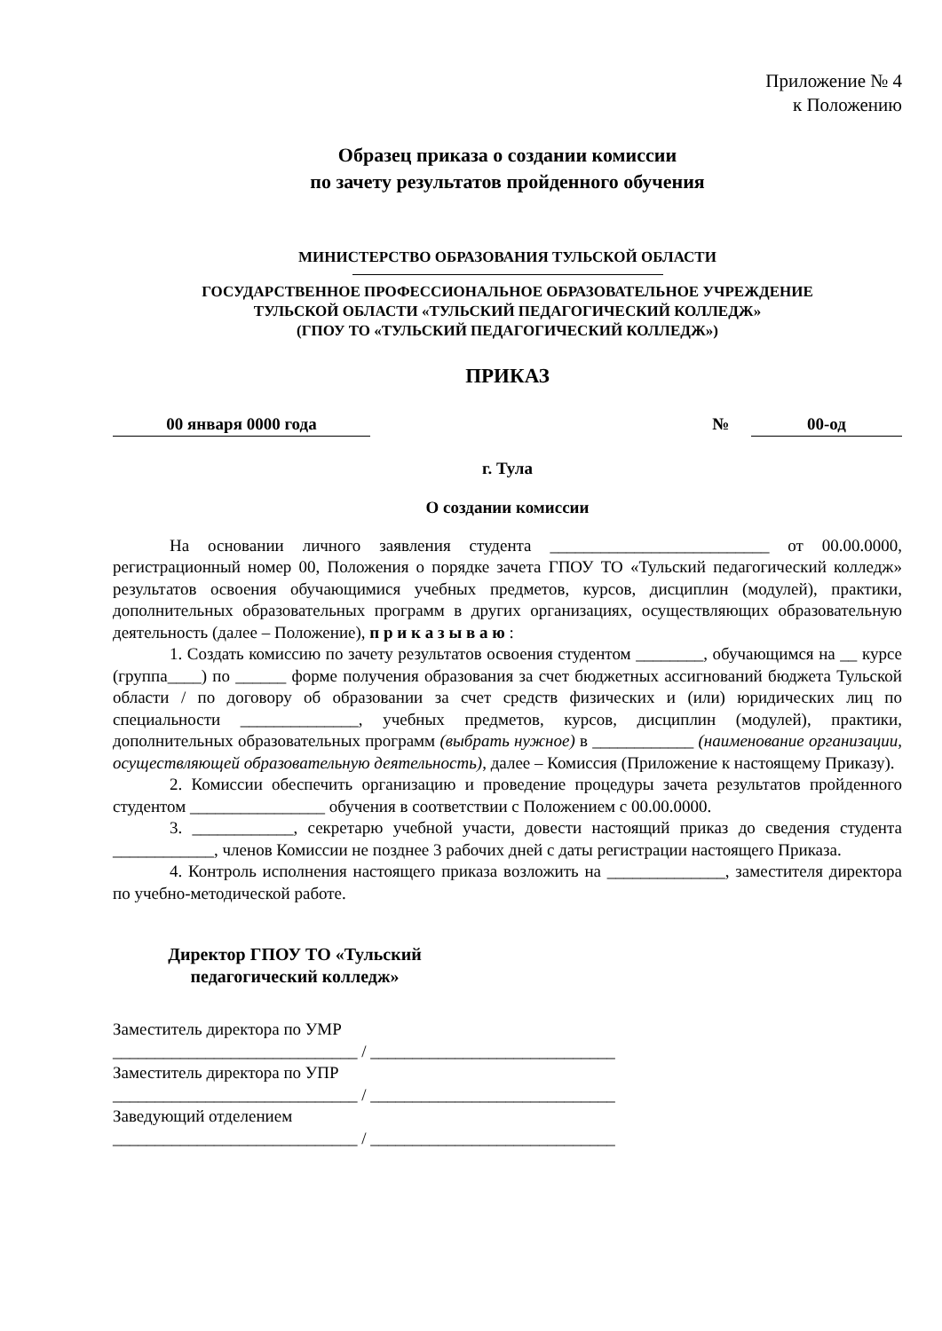Приложение № 4
к Положению
Образец приказа о создании комиссии
по зачету результатов пройденного обучения
МИНИСТЕРСТВО ОБРАЗОВАНИЯ ТУЛЬСКОЙ ОБЛАСТИ
ГОСУДАРСТВЕННОЕ ПРОФЕССИОНАЛЬНОЕ ОБРАЗОВАТЕЛЬНОЕ УЧРЕЖДЕНИЕ
ТУЛЬСКОЙ ОБЛАСТИ «ТУЛЬСКИЙ ПЕДАГОГИЧЕСКИЙ КОЛЛЕДЖ»
(ГПОУ ТО «ТУЛЬСКИЙ ПЕДАГОГИЧЕСКИЙ КОЛЛЕДЖ»)
ПРИКАЗ
00 января 0000 года № 00-од
г. Тула
О создании комиссии
На основании личного заявления студента __________________________ от 00.00.0000, регистрационный номер 00, Положения о порядке зачета ГПОУ ТО «Тульский педагогический колледж» результатов освоения обучающимися учебных предметов, курсов, дисциплин (модулей), практики, дополнительных образовательных программ в других организациях, осуществляющих образовательную деятельность (далее – Положение), п р и к а з ы в а ю :
1. Создать комиссию по зачету результатов освоения студентом ________, обучающимся на __ курсе (группа____) по ______ форме получения образования за счет бюджетных ассигнований бюджета Тульской области / по договору об образовании за счет средств физических и (или) юридических лиц по специальности ______________, учебных предметов, курсов, дисциплин (модулей), практики, дополнительных образовательных программ (выбрать нужное) в ____________ (наименование организации, осуществляющей образовательную деятельность), далее – Комиссия (Приложение к настоящему Приказу).
2. Комиссии обеспечить организацию и проведение процедуры зачета результатов пройденного студентом ________________ обучения в соответствии с Положением с 00.00.0000.
3. ____________, секретарю учебной участи, довести настоящий приказ до сведения студента ____________, членов Комиссии не позднее 3 рабочих дней с даты регистрации настоящего Приказа.
4. Контроль исполнения настоящего приказа возложить на ______________, заместителя директора по учебно-методической работе.
Директор ГПОУ ТО «Тульский
педагогический колледж»
Заместитель директора по УМР
_____________________________ / _____________________________
Заместитель директора по УПР
_____________________________ / _____________________________
Заведующий отделением
_____________________________ / _____________________________